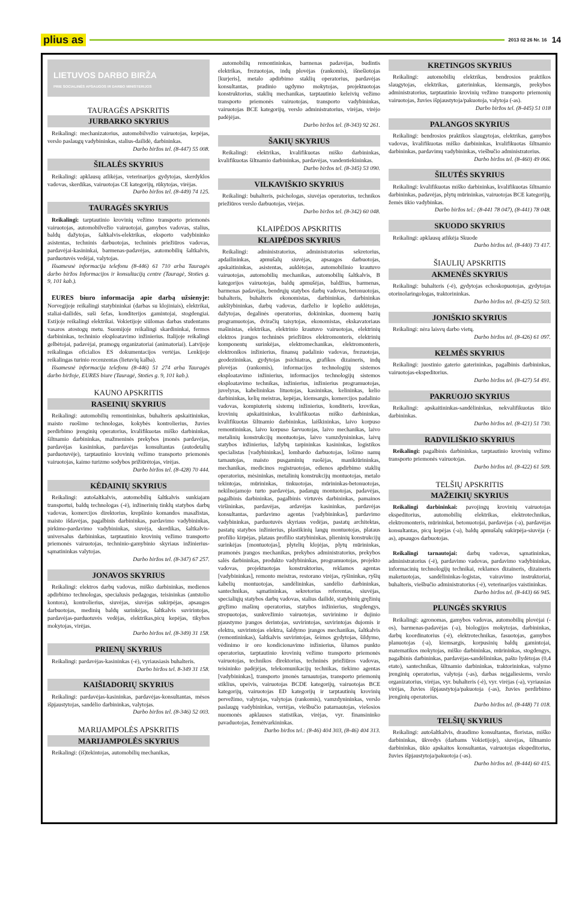plius as 2013 02 26 Nr. 16 14
LIETUVOS DARBO BIRŽA
PRIE SOCIALINĖS APSAUGOS IR DARBO MINISTERIJOS
TAURAGĖS APSKRITIS
JURBARKO SKYRIUS
Reikalingi: mechanizatorius, automobilvežio vairuotojas, kepėjas, verslo paslaugų vadybininkas, stalius-dailidė, darbininkas.
Darbo biržos tel. (8-447) 55 008.
ŠILALĖS SKYRIUS
Reikalingi: apklausų atlikėjas, veterinarijos gydytojas, skerdyklos vadovas, skerdikas, vairuotojas CE kategorijų, rūkytojas, virėjas.
Darbo biržos tel. (8-449) 74 125.
TAURAGĖS SKYRIUS
Reikalingi: tarptautinio krovinių vežimo transporto priemonės vairuotojas, automobilvežio vairuotojai, gamybos vadovas, stalius, baldų dažytojas, šaltkalvis-elektrikas, eksporto vadybininko asistentas, techninis darbuotojas, techninės priežiūros vadovas, pardavėjai-kasininkai, barmenas-padavėjas, automobilių šaltkalvis, parduotuvės vedėjai, valytojas.
Išsamesnė informacija telefonu (8-446) 61 710 arba Tauragės darbo biržos Informacijos ir konsultacijų centre (Tauragė, Stoties g. 9, 101 kab.).
EURES biuro informacija apie darbą užsienyje: Norvegijoje reikalingi statybininkai (darbas su klojiniais), elektrikai, staliai-dailidės, suši šefas, konditerijos gamintojai, stogdengiai. Estijoje reikalingi elektrikai. Vokietijoje siūlomas darbas studentams vasaros atostogų metu. Suomijoje reikalingi skardininkai, fermos darbininkas, techninio eksploatavimo inžinierius. Italijoje reikalingi gelbėtojai, padavėjai, pramogų organizatoriai (animatoriai). Latvijoje reikalingas oficialios ES dokumentacijos vertėjas. Lenkijoje reikalingas turinio recenzentas (lietuvių kalba).
Išsamesnė informacija telefonu (8-446) 51 274 arba Tauragės darbo biržoje, EURES biure (Tauragė, Stoties g. 9, 101 kab.).
KAUNO APSKRITIS
RASEINIŲ SKYRIUS
Reikalingi: automobilių remontininkas, buhalteris apskaitininkas, maisto ruošimo technologas, kokybės kontrolierius, žuvies perdirbimo įrenginių operatorius, kvalifikuotas miško darbininkas, šiltnamio darbininkas, mažmeninės prekybos įmonės pardavėjas, pardavėjas kasininkas, pardavėjas konsultantas (autodetalių parduotuvėje), tarptautinio krovinių vežimo transporto priemonės vairuotojas, kaimo turizmo sodybos prižiūrėtojas, virėjas.
Darbo biržos tel. (8-428) 70 444.
KĖDAINIŲ SKYRIUS
Reikalingi: autošaltkalvis, automobilių šaltkalvis sunkiajam transportui, baldų technologas (-ė), inžinerinių tinklų statybos darbų vadovas, komercijos direktorius, krepšinio komandos masažistas, maisto išdavėjas, pagalbinis darbininkas, pardavimo vadybininkas, pirkimo-pardavimo vadybininkas, siuvėja, skerdikas, šaltkalvis-universalus darbininkas, tarptautinio krovinių vežimo transporto priemonės vairuotojas, techninio-gamybinio skyriaus inžinierius-sąmatininkas valytojas.
Darbo biržos tel. (8-347) 67 257.
JONAVOS SKYRIUS
Reikalingi: elektros darbų vadovas, miško darbininkas, medienos apdirbimo technologas, specialusis pedagogas, teisininkas (antstolio kontora), kontrolierius, siuvėjas, siuvėjas sukirpėjas, apsaugos darbuotojas, medinių baldų surinkėjas, šaltkalvis suvirintojas, pardavėjas-parduotuvės vedėjas, elektrikas,picų kepėjas, tikybos mokytojas, virėjas.
Darbo biržos tel. (8-349) 31 158.
PRIENŲ SKYRIUS
Reikalingi: pardavėjas-kasininkas (-ė), vyriausiasis buhalteris.
Darbo biržos tel. 8-349 31 158.
KAIŠIADORIŲ SKYRIUS
Reikalingi: pardavėjas-kasininkas, pardavėjas-konsultantas, mėsos išpjaustytojas, sandėlio darbininkas, valytojas.
Darbo biržos tel. (8-346) 52 003.
MARIJAMPOLĖS APSKRITIS
MARIJAMPOLĖS SKYRIUS
Reikalingi: (iš)tekintojas, automobilių mechanikas,
automobilių remontininkas, barmenas padavėjas, budintis elektrikas, frezuotojas, indų plovėjas (rankomis), išnešiotojas [kurjeris], metalo apdirbimo staklių operatorius, pardavėjas konsultantas, pradinio ugdymo mokytojas, projektuotojas konstruktorius, staklių mechanikas, tarptautinio keleivių vežimo transporto priemonės vairuotojas, transporto vadybininkas, vairuotojas BCE kategorijų, verslo administratorius, virėjas, virėjo padėjėjas.
Darbo biržos tel. (8-343) 92 261.
ŠAKIŲ SKYRIUS
Reikalingi: elektrikas, kvalifikuotas miško darbininkas, kvalifikuotas šiltnamio darbininkas, pardavėjas, vandentiekininkas.
Darbo biržos tel. (8-345) 53 090.
VILKAVIŠKIO SKYRIUS
Reikalingi: buhalteris, psichologas, siuvėjas operatorius, technikos priežiūros verslo darbuotojas, virėjas.
Darbo biržos tel. (8-342) 60 048.
KLAIPĖDOS APSKRITIS
KLAIPĖDOS SKYRIUS
Reikalingi: administratorius, administratorius sekretorius, apdailininkas, apmušalų siuvėjas, apsaugos darbuotojas, apskaitininkas, asistentas, auklėtojas, automobilinio krautuvo vairuotojas, automobilių mechanikas, automobilių šaltkalvis, B kategorijos vairuotojas, baldų apmušėjas, baldžius, barmenas, barmenas padavėjas, bendrųjų statybos darbų vadovas, betonuotojas, buhalteris, buhalteris ekonomistas, darbininkas, darbininkas aukštybininkas, darbų vadovas, darželio ir lopšelio auklėtojas, dažytojas, degalinės operatorius, dokininkas, duomenų bazių programuotojas, dviračių taisytojas, ekonomistas, ekskavatoriaus mašinistas, elektrikas, elektrinio krautuvo vairuotojas, elektrinių elektros įrangos techninės priežiūros elektromonteris, elektrinių komponentų surinkėjas, elektromechanikas, elektromonteris, elektronikos inžinierius, finansų padalinio vadovas, frezuotojas, geodezininkas, gydytojas psichiatras, grafikos dizaineris, indų plovėjas (rankomis), informacijos technologijų sistemos eksploatavimo inžinierius, informacijos technologijų sistemos eksploatavimo technikas, inžinierius, inžinierius programuotojas, juvelyras, kabelininkas lituotojas, kasininkas, kelininkas, kelio darbininkas, kelių meistras, kepėjas, kiemsargis, komercijos padalinio vadovas, kompiuterių sistemų inžinierius, konditeris, krovikas, krovinių apskaitininkas, kvalifikuotas miško darbininkas, kvalifikuotas šiltnamio darbininkas, laiškininkas, laivo korpuso remontininkas, laivo korpuso šarvuotojas, laivo mechanikas, laivo metalinių konstrukcijų montuotojas, laivo vamzdynininkas, laivų statybos inžinierius, lažybų tarpininkas kasininkas, logistikos specialistas [vadybininkas], lombardo darbuotojas, lošimo namų tarnautojas, maisto pusgaminių ruošėjas, manikiūrininkas, mechanikas, medicinos registruotojas, edienos apdirbimo staklių operatorius, mėsininkas, metalinių konstrukcijų montuotojas, metalo tekintojas, mūrininkas, tinkuotojas, mūrininkas-betonuotojas, nekilnojamojo turto pardavėjas, padangų montuotojas, padavėjas, pagalbinis darbininkas, pagalbinis virtuvės darbininkas, pamainos viršininkas, pardavėjas, ardavėjas kasininkas, pardavėjas konsultantas, pardavimo agentas [vadybininkas], pardavimo vadybininkas, parduotuvės skyriaus vedėjas, pastatų architektas, pastatų statybos inžinierius, plastikinių langų montuotojas, plataus profilio kirpėjas, plataus profilio statybininkas, plieninių konstrukcijų surinkėjas [montuotojas], plytelių klojėjas, plytų mūrininkas, pramonės įrangos mechanikas, prekybos administratorius, prekybos salės darbininkas, produkto vadybininkas, programuotojas, projekto vadovas, projektuotojas konstruktorius, reklamos agentas [vadybininkas], remonto meistras, restorano virėjas, ryšininkas, ryšių kabelių montuotojas, sandėlininkas, sandėlio darbininkas, santechnikas, sąmatininkas, sekretorius referentas, siuvėjas, specialiųjų statybos darbų vadovas, stalius dailidė, statybinių gręžinių gręžimo mašinų operatorius, statybos inžinierius, stogdengys, stropuotojas, sunkvežimio vairuotojas, suvirinimo ir dujinio pjaustymo įrangos derintojas, suvirintojas, suvirintojas dujomis ir elektra, suvirintojas elektra, šaldymo įrangos mechanikas, šaltkalvis (remontininkas), šaltkalvis suvirintojas, šeimos gydytojas, šildymo, vėdinimo ir oro kondicionavimo inžinierius, šilumos punkto operatorius, tarptautinio krovinių vežimo transporto priemonės vairuotojas, technikos direktorius, techninės priežiūros vadovas, teisininko padėjėjas, telekomunikacijų technikas, tiekimo agentas [vadybininkas], transporto įmonės tarnautojas, transporto priemonių stiklius, upeivis, vairuotojas BCDE kategorijų, vairuotojas BCE kategorijų, vairuotojas ED kategorijų ir tarptautinių krovinių pervežimo, valytojas, valytojas (rankomis), vamzdynininkas, verslo paslaugų vadybininkas, vertėjas, viešbučio patarnautojas, viešosios nuomonės apklausos statistikas, virėjas, vyr. finansininko pavaduotojas, žemėtvarkininkas.
Darbo biržos tel.: (8-46) 404 303, (8-46) 404 313.
KRETINGOS SKYRIUS
Reikalingi: automobilių elektrikas, bendrosios praktikos slaugytojas, elektrikas, gaterininkas, kiemsargis, prekybos administratorius, tarptautinio krovinių vežimo transporto priemonių vairuotojas, žuvies išpjaustytoja/pakuotoja, valytoja (-as).
Darbo biržos tel. (8-445) 51 018
PALANGOS SKYRIUS
Reikalingi: bendrosios praktikos slaugytojas, elektrikas, gamybos vadovas, kvalifikuotas miško darbininkas, kvalifikuotas šiltnamio darbininkas, pardavimų vadybininkas, viešbučio administratorius.
Darbo biržos tel. (8-460) 49 066.
ŠILUTĖS SKYRIUS
Reikalingi: kvalifikuotas miško darbininkas, kvalifikuotas šiltnamio darbininkas, padavėjas, plytų mūrininkas, vairuotojas BCE kategorijų, žemės ūkio vadybinkas.
Darbo biržos tel.: (8-441 78 047), (8-441) 78 048.
SKUODO SKYRIUS
Reikalingi: apklausų atlikėja Skuode
Darbo biržos tel. (8-440) 73 417.
ŠIAULIŲ APSKRITIS
AKMENĖS SKYRIUS
Reikalingi: buhalteris (-ė), gydytojas echoskopuotojas, gydytojas otorinolaringologas, traktorininkas.
Darbo biržos tel. (8-425) 52 503.
JONIŠKIO SKYRIUS
Reikalingi: nėra laisvų darbo vietų.
Darbo biržos tel. (8-426) 61 097.
KELMĖS SKYRIUS
Reikalingi: juostinio gaterio gaterininkas, pagalbinis darbininkas, vairuotojas-ekspeditorius.
Darbo biržos tel. (8-427) 54 491.
PAKRUOJO SKYRIUS
Reikalingi: apskaitininkas-sandėlininkas, nekvalifikuotas ūkio darbininkas.
Darbo biržos tel. (8-421) 51 730.
RADVILIŠKIO SKYRIUS
Reikalingi: pagalbinis darbininkas, tarptautinio krovinių vežimo transporto priemonės vairuotojas.
Darbo biržos tel. (8-422) 61 509.
TELŠIŲ APSKRITIS
MAŽEIKIŲ SKYRIUS
Reikalingi darbininkai: pavojingų krovinių vairuotojas ekspeditorius, automobilių elektrikas, elektrotechnikas, elektromonteris, mūrininkai, betonuotojai, pardavėjas (-a), pardavėjas konsultantas, picų kepėjas (-a), baldų apmušalų sukirpėja-siuvėja (-as), apsaugos darbuotojas.
Reikalingi tarnautojai: darbų vadovas, sąmatininkas, administratorius (-ė), pardavimo vadovas, pardavimo vadybininkas, informacinių technologijų technikai, reklamos dizaineris, dizaineris maketuotojas, sandėlininkas-logistas, vairavimo instruktoriai, buhalteris, viešbučio administratorius (-ė), veterinarijos vaistininkas.
Darbo biržos tel. (8-443) 66 945.
PLUNGĖS SKYRIUS
Reikalingi: agronomas, gamybos vadovas, automobilių plovėjai (-os), barmenas-padavėjas (-a), biologijos mokytojas, darbininkas, darbų koordinatorius (-ė), elektrotechnikas, fasuotojas, gamybos planuotojas (-a), kiemsargis, korpusinių baldų gamintojai, matematikos mokytojas, miško darbininkas, mūrininkas, stogdengys, pagalbinis darbininkas, pardavėjas-sandėlininkas, pašto lydėtojas (0,4 etato), santechnikas, šiltnamio darbininkas, traktorininkas, valymo įrenginių operatorius, valytoja (-as), darbas neįgaliesiems, verslo organizatorius, virėjas, vyr. buhalteris (-ė), vyr. virėjas (-a), vyriausias virėjas, žuvies išpjaustytoja/pakuotoja (-as), žuvies perdirbimo įrenginių operatorius.
Darbo biržos tel. (8-448) 71 018.
TELŠIŲ SKYRIUS
Reikalingi: autošaltkalvis, draudimo konsultantas, floristas, miško darbininkas, ūkvedys (darbams Vokietijoje), siuvėjas, šiltnamio darbininkas, ūkio apskaitos konsultantas, vairuotojas ekspeditorius, žuvies išpjaustytoja/pakuotoja (-as).
Darbo biržos tel. (8-444) 60 415.